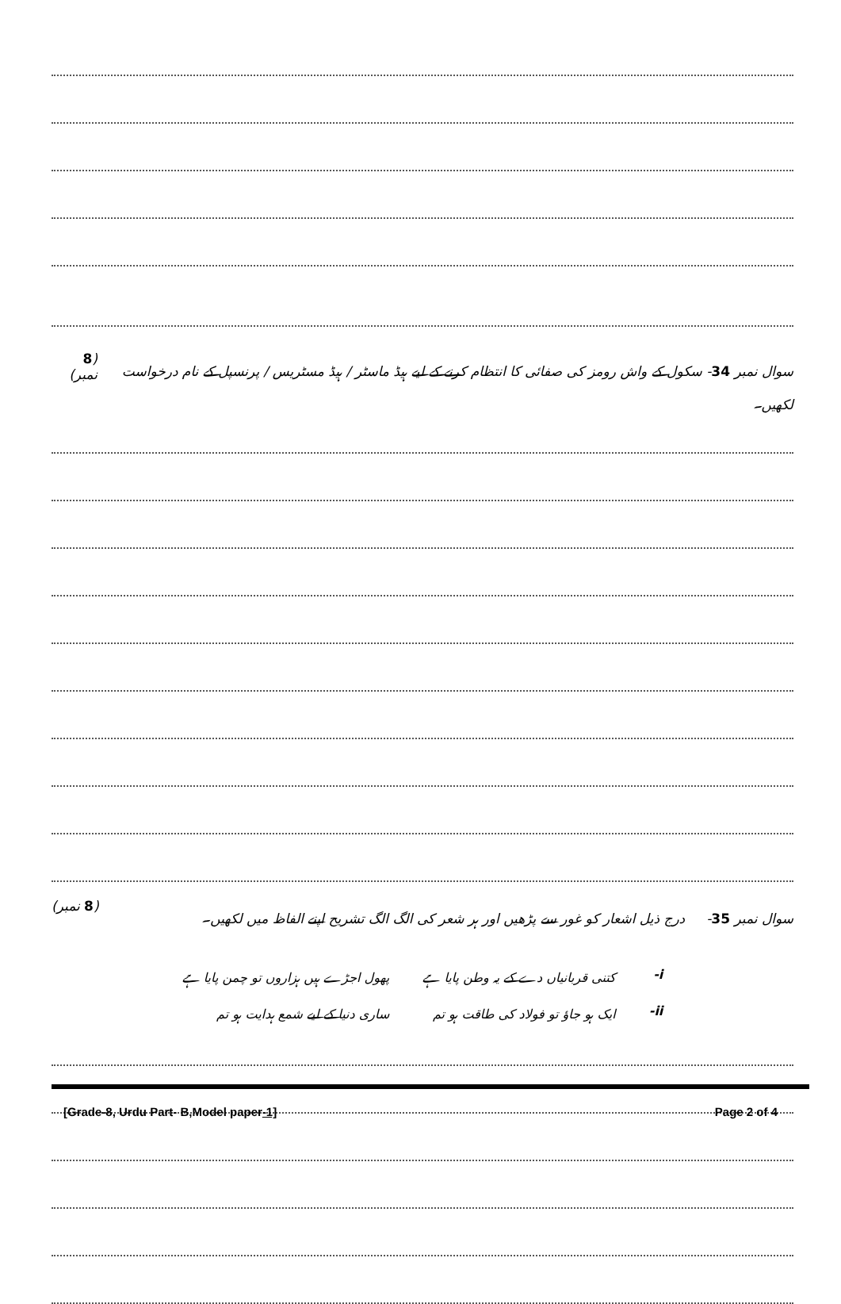سوال نمبر 34- سکول کے واش رومز کی صفائی کا انتظام کرنے کے لیے ہیڈ ماسٹر / ہیڈ مسٹریس / پرنسپل کے نام درخواست لکھیں۔ (8 نمبر)
سوال نمبر 35- درج ذیل اشعار کو غور سے پڑھیں اور ہر شعر کی الگ الگ تشریح اپنے الفاظ میں لکھیں۔ (8 نمبر)
| i- | کتنی قربانیاں دے کے یہ وطن پایا ہے | پھول اجڑے ہیں ہزاروں تو چمن پایا ہے |
| ii- | ایک ہو جاؤ تو فولاد کی طاقت ہو تم | ساری دنیا کے لیے شمع ہدایت ہو تم |
[Grade-8, Urdu Part- B,Model paper-1] Page 2 of 4